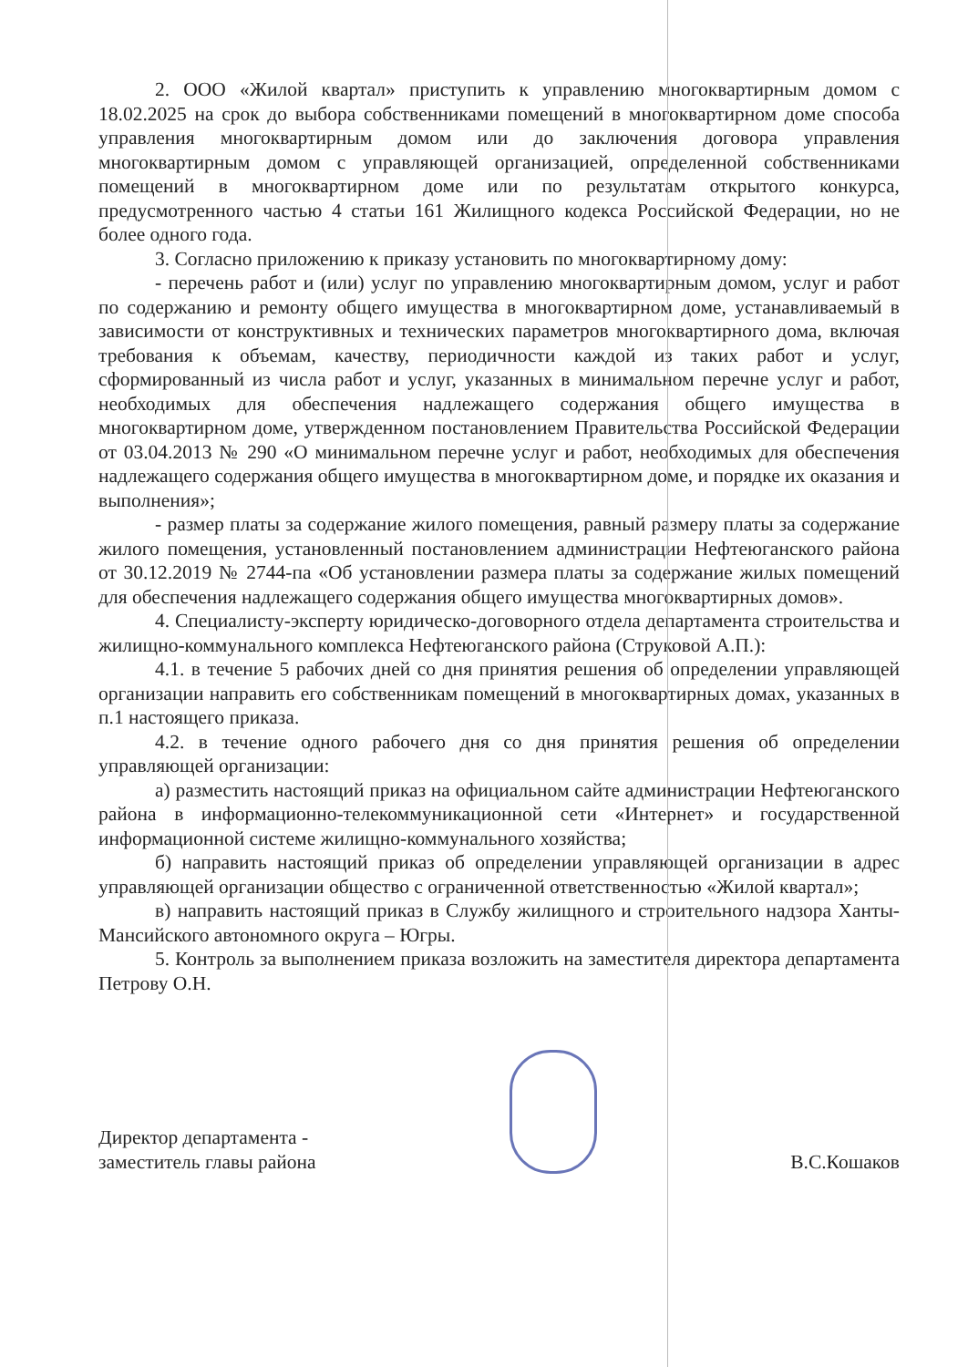2. ООО «Жилой квартал» приступить к управлению многоквартирным домом с 18.02.2025 на срок до выбора собственниками помещений в многоквартирном доме способа управления многоквартирным домом или до заключения договора управления многоквартирным домом с управляющей организацией, определенной собственниками помещений в многоквартирном доме или по результатам открытого конкурса, предусмотренного частью 4 статьи 161 Жилищного кодекса Российской Федерации, но не более одного года.
3. Согласно приложению к приказу установить по многоквартирному дому:
- перечень работ и (или) услуг по управлению многоквартирным домом, услуг и работ по содержанию и ремонту общего имущества в многоквартирном доме, устанавливаемый в зависимости от конструктивных и технических параметров многоквартирного дома, включая требования к объемам, качеству, периодичности каждой из таких работ и услуг, сформированный из числа работ и услуг, указанных в минимальном перечне услуг и работ, необходимых для обеспечения надлежащего содержания общего имущества в многоквартирном доме, утвержденном постановлением Правительства Российской Федерации от 03.04.2013 № 290 «О минимальном перечне услуг и работ, необходимых для обеспечения надлежащего содержания общего имущества в многоквартирном доме, и порядке их оказания и выполнения»;
- размер платы за содержание жилого помещения, равный размеру платы за содержание жилого помещения, установленный постановлением администрации Нефтеюганского района от 30.12.2019 № 2744-па «Об установлении размера платы за содержание жилых помещений для обеспечения надлежащего содержания общего имущества многоквартирных домов».
4. Специалисту-эксперту юридическо-договорного отдела департамента строительства и жилищно-коммунального комплекса Нефтеюганского района (Струковой А.П.):
4.1. в течение 5 рабочих дней со дня принятия решения об определении управляющей организации направить его собственникам помещений в многоквартирных домах, указанных в п.1 настоящего приказа.
4.2. в течение одного рабочего дня со дня принятия решения об определении управляющей организации:
а) разместить настоящий приказ на официальном сайте администрации Нефтеюганского района в информационно-телекоммуникационной сети «Интернет» и государственной информационной системе жилищно-коммунального хозяйства;
б) направить настоящий приказ об определении управляющей организации в адрес управляющей организации общество с ограниченной ответственностью «Жилой квартал»;
в) направить настоящий приказ в Службу жилищного и строительного надзора Ханты-Мансийского автономного округа – Югры.
5. Контроль за выполнением приказа возложить на заместителя директора департамента Петрову О.Н.
Директор департамента -
заместитель главы района
В.С.Кошаков